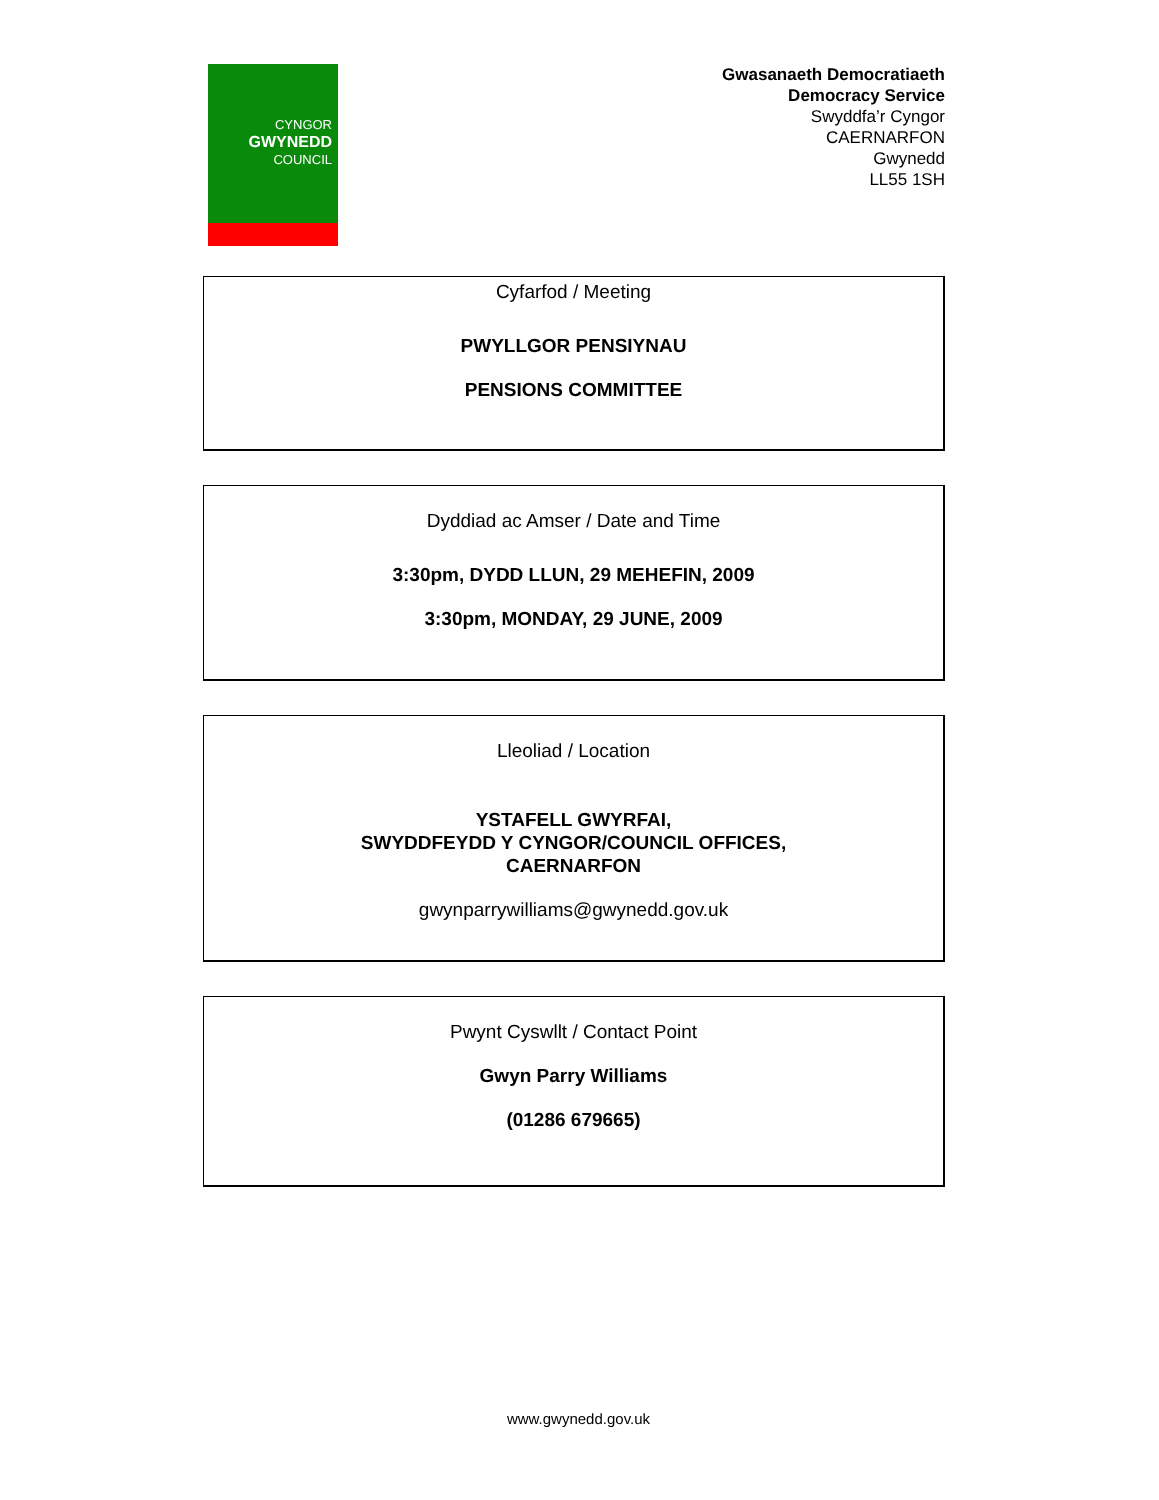CYNGOR
GWYNEDD
COUNCIL
Gwasanaeth Democratiaeth
Democracy Service
Swyddfa’r Cyngor
CAERNARFON
Gwynedd
LL55 1SH
Cyfarfod / Meeting
PWYLLGOR PENSIYNAU
PENSIONS COMMITTEE
Dyddiad ac Amser / Date and Time
3:30pm, DYDD LLUN, 29 MEHEFIN, 2009
3:30pm, MONDAY, 29 JUNE, 2009
Lleoliad / Location
YSTAFELL GWYRFAI,
SWYDDFEYDD Y CYNGOR/COUNCIL OFFICES,
CAERNARFON
gwynparrywilliams@gwynedd.gov.uk
Pwynt Cyswllt / Contact Point
Gwyn Parry Williams
(01286 679665)
www.gwynedd.gov.uk